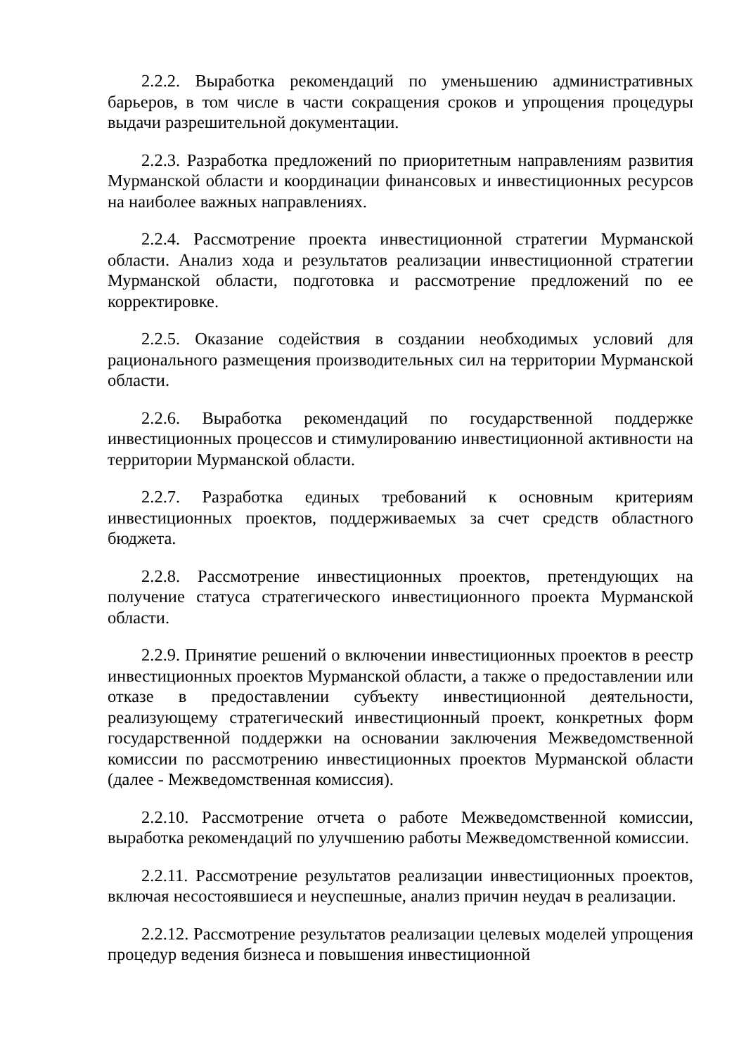2.2.2. Выработка рекомендаций по уменьшению административных барьеров, в том числе в части сокращения сроков и упрощения процедуры выдачи разрешительной документации.
2.2.3. Разработка предложений по приоритетным направлениям развития Мурманской области и координации финансовых и инвестиционных ресурсов на наиболее важных направлениях.
2.2.4. Рассмотрение проекта инвестиционной стратегии Мурманской области. Анализ хода и результатов реализации инвестиционной стратегии Мурманской области, подготовка и рассмотрение предложений по ее корректировке.
2.2.5. Оказание содействия в создании необходимых условий для рационального размещения производительных сил на территории Мурманской области.
2.2.6. Выработка рекомендаций по государственной поддержке инвестиционных процессов и стимулированию инвестиционной активности на территории Мурманской области.
2.2.7. Разработка единых требований к основным критериям инвестиционных проектов, поддерживаемых за счет средств областного бюджета.
2.2.8. Рассмотрение инвестиционных проектов, претендующих на получение статуса стратегического инвестиционного проекта Мурманской области.
2.2.9. Принятие решений о включении инвестиционных проектов в реестр инвестиционных проектов Мурманской области, а также о предоставлении или отказе в предоставлении субъекту инвестиционной деятельности, реализующему стратегический инвестиционный проект, конкретных форм государственной поддержки на основании заключения Межведомственной комиссии по рассмотрению инвестиционных проектов Мурманской области (далее - Межведомственная комиссия).
2.2.10. Рассмотрение отчета о работе Межведомственной комиссии, выработка рекомендаций по улучшению работы Межведомственной комиссии.
2.2.11. Рассмотрение результатов реализации инвестиционных проектов, включая несостоявшиеся и неуспешные, анализ причин неудач в реализации.
2.2.12. Рассмотрение результатов реализации целевых моделей упрощения процедур ведения бизнеса и повышения инвестиционной